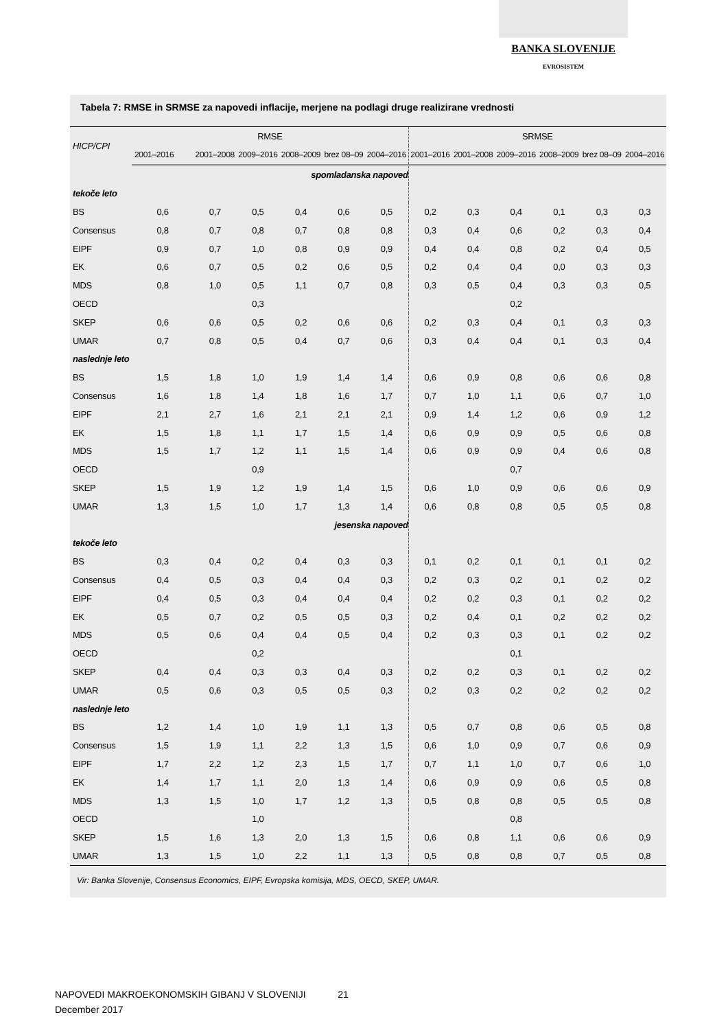BANKA SLOVENIJE
EVROSISTEM
Tabela 7: RMSE in SRMSE za napovedi inflacije, merjene na podlagi druge realizirane vrednosti
| HICP/CPI | RMSE | | | | | | SRMSE | | | | | |
| --- | --- | --- | --- | --- | --- | --- | --- | --- | --- | --- | --- | --- |
| | 2001–2016 | 2001–2008 | 2009–2016 | 2008–2009 | brez 08–09 | 2004–2016 | 2001–2016 | 2001–2008 | 2009–2016 | 2008–2009 | brez 08–09 | 2004–2016 |
| | spomladanska napoved | | | | | | | | | | | |
| tekoče leto | | | | | | | | | | | | |
| BS | 0,6 | 0,7 | 0,5 | 0,4 | 0,6 | 0,5 | 0,2 | 0,3 | 0,4 | 0,1 | 0,3 | 0,3 |
| Consensus | 0,8 | 0,7 | 0,8 | 0,7 | 0,8 | 0,8 | 0,3 | 0,4 | 0,6 | 0,2 | 0,3 | 0,4 |
| EIPF | 0,9 | 0,7 | 1,0 | 0,8 | 0,9 | 0,9 | 0,4 | 0,4 | 0,8 | 0,2 | 0,4 | 0,5 |
| EK | 0,6 | 0,7 | 0,5 | 0,2 | 0,6 | 0,5 | 0,2 | 0,4 | 0,4 | 0,0 | 0,3 | 0,3 |
| MDS | 0,8 | 1,0 | 0,5 | 1,1 | 0,7 | 0,8 | 0,3 | 0,5 | 0,4 | 0,3 | 0,3 | 0,5 |
| OECD | | | 0,3 | | | | | | 0,2 | | | |
| SKEP | 0,6 | 0,6 | 0,5 | 0,2 | 0,6 | 0,6 | 0,2 | 0,3 | 0,4 | 0,1 | 0,3 | 0,3 |
| UMAR | 0,7 | 0,8 | 0,5 | 0,4 | 0,7 | 0,6 | 0,3 | 0,4 | 0,4 | 0,1 | 0,3 | 0,4 |
| naslednje leto | | | | | | | | | | | | |
| BS | 1,5 | 1,8 | 1,0 | 1,9 | 1,4 | 1,4 | 0,6 | 0,9 | 0,8 | 0,6 | 0,6 | 0,8 |
| Consensus | 1,6 | 1,8 | 1,4 | 1,8 | 1,6 | 1,7 | 0,7 | 1,0 | 1,1 | 0,6 | 0,7 | 1,0 |
| EIPF | 2,1 | 2,7 | 1,6 | 2,1 | 2,1 | 2,1 | 0,9 | 1,4 | 1,2 | 0,6 | 0,9 | 1,2 |
| EK | 1,5 | 1,8 | 1,1 | 1,7 | 1,5 | 1,4 | 0,6 | 0,9 | 0,9 | 0,5 | 0,6 | 0,8 |
| MDS | 1,5 | 1,7 | 1,2 | 1,1 | 1,5 | 1,4 | 0,6 | 0,9 | 0,9 | 0,4 | 0,6 | 0,8 |
| OECD | | | 0,9 | | | | | | 0,7 | | | |
| SKEP | 1,5 | 1,9 | 1,2 | 1,9 | 1,4 | 1,5 | 0,6 | 1,0 | 0,9 | 0,6 | 0,6 | 0,9 |
| UMAR | 1,3 | 1,5 | 1,0 | 1,7 | 1,3 | 1,4 | 0,6 | 0,8 | 0,8 | 0,5 | 0,5 | 0,8 |
| | jesenska napoved | | | | | | | | | | | |
| tekoče leto | | | | | | | | | | | | |
| BS | 0,3 | 0,4 | 0,2 | 0,4 | 0,3 | 0,3 | 0,1 | 0,2 | 0,1 | 0,1 | 0,1 | 0,2 |
| Consensus | 0,4 | 0,5 | 0,3 | 0,4 | 0,4 | 0,3 | 0,2 | 0,3 | 0,2 | 0,1 | 0,2 | 0,2 |
| EIPF | 0,4 | 0,5 | 0,3 | 0,4 | 0,4 | 0,4 | 0,2 | 0,2 | 0,3 | 0,1 | 0,2 | 0,2 |
| EK | 0,5 | 0,7 | 0,2 | 0,5 | 0,5 | 0,3 | 0,2 | 0,4 | 0,1 | 0,2 | 0,2 | 0,2 |
| MDS | 0,5 | 0,6 | 0,4 | 0,4 | 0,5 | 0,4 | 0,2 | 0,3 | 0,3 | 0,1 | 0,2 | 0,2 |
| OECD | | | 0,2 | | | | | | 0,1 | | | |
| SKEP | 0,4 | 0,4 | 0,3 | 0,3 | 0,4 | 0,3 | 0,2 | 0,2 | 0,3 | 0,1 | 0,2 | 0,2 |
| UMAR | 0,5 | 0,6 | 0,3 | 0,5 | 0,5 | 0,3 | 0,2 | 0,3 | 0,2 | 0,2 | 0,2 | 0,2 |
| naslednje leto | | | | | | | | | | | | |
| BS | 1,2 | 1,4 | 1,0 | 1,9 | 1,1 | 1,3 | 0,5 | 0,7 | 0,8 | 0,6 | 0,5 | 0,8 |
| Consensus | 1,5 | 1,9 | 1,1 | 2,2 | 1,3 | 1,5 | 0,6 | 1,0 | 0,9 | 0,7 | 0,6 | 0,9 |
| EIPF | 1,7 | 2,2 | 1,2 | 2,3 | 1,5 | 1,7 | 0,7 | 1,1 | 1,0 | 0,7 | 0,6 | 1,0 |
| EK | 1,4 | 1,7 | 1,1 | 2,0 | 1,3 | 1,4 | 0,6 | 0,9 | 0,9 | 0,6 | 0,5 | 0,8 |
| MDS | 1,3 | 1,5 | 1,0 | 1,7 | 1,2 | 1,3 | 0,5 | 0,8 | 0,8 | 0,5 | 0,5 | 0,8 |
| OECD | | | 1,0 | | | | | | 0,8 | | | |
| SKEP | 1,5 | 1,6 | 1,3 | 2,0 | 1,3 | 1,5 | 0,6 | 0,8 | 1,1 | 0,6 | 0,6 | 0,9 |
| UMAR | 1,3 | 1,5 | 1,0 | 2,2 | 1,1 | 1,3 | 0,5 | 0,8 | 0,8 | 0,7 | 0,5 | 0,8 |
Vir: Banka Slovenije, Consensus Economics, EIPF, Evropska komisija, MDS, OECD, SKEP, UMAR.
NAPOVEDI MAKROEKONOMSKIH GIBANJ V SLOVENIJI 21
December 2017